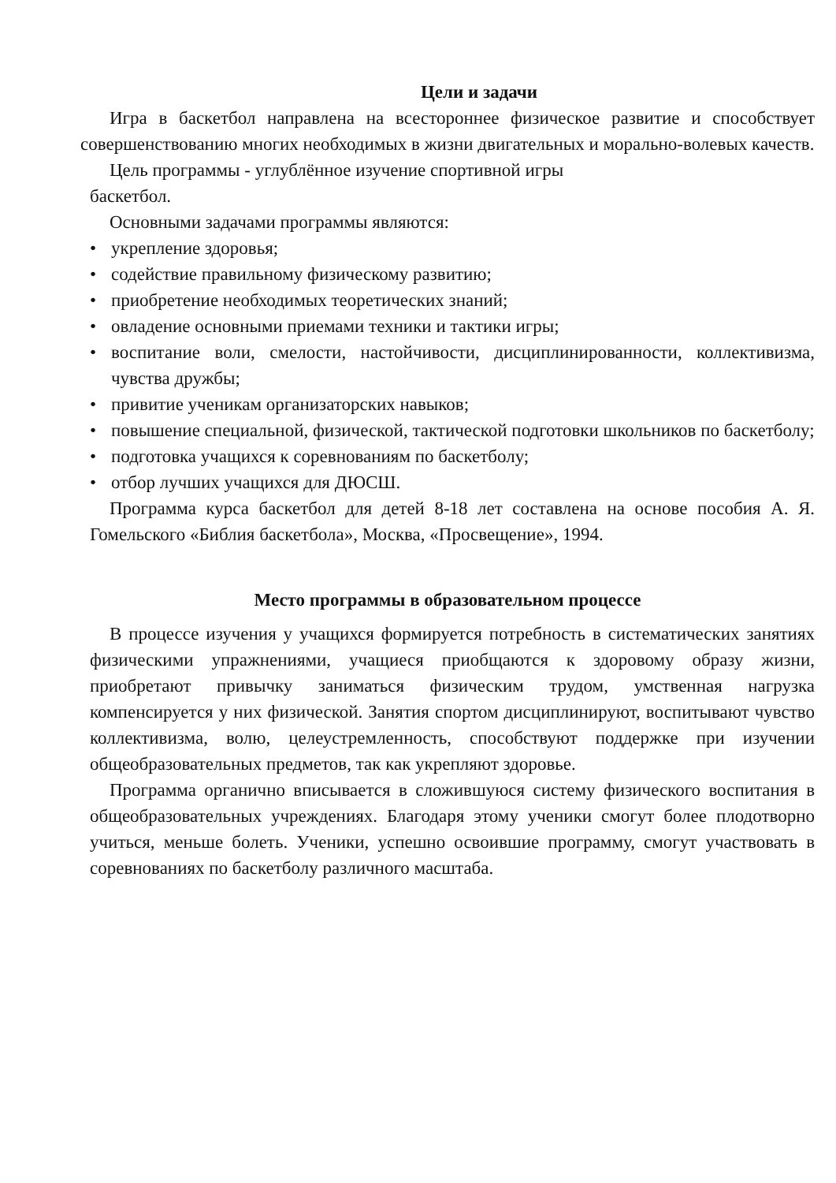Цели и задачи
Игра в баскетбол направлена на всестороннее физическое развитие и способствует совершенствованию многих необходимых в жизни двигательных и морально-волевых качеств.
Цель программы - углублённое изучение спортивной игры
баскетбол.
Основными задачами программы являются:
• укрепление здоровья;
• содействие правильному физическому развитию;
• приобретение необходимых теоретических знаний;
• овладение основными приемами техники и тактики игры;
• воспитание воли, смелости, настойчивости, дисциплинированности, коллективизма, чувства дружбы;
• привитие ученикам организаторских навыков;
• повышение специальной, физической, тактической подготовки школьников по баскетболу;
• подготовка учащихся к соревнованиям по баскетболу;
• отбор лучших учащихся для ДЮСШ.
Программа курса баскетбол для детей 8-18 лет составлена на основе пособия А. Я. Гомельского «Библия баскетбола», Москва, «Просвещение», 1994.
Место программы в образовательном процессе
В процессе изучения у учащихся формируется потребность в систематических занятиях физическими упражнениями, учащиеся приобщаются к здоровому образу жизни, приобретают привычку заниматься физическим трудом, умственная нагрузка компенсируется у них физической. Занятия спортом дисциплинируют, воспитывают чувство коллективизма, волю, целеустремленность, способствуют поддержке при изучении общеобразовательных предметов, так как укрепляют здоровье.
Программа органично вписывается в сложившуюся систему физического воспитания в общеобразовательных учреждениях. Благодаря этому ученики смогут более плодотворно учиться, меньше болеть. Ученики, успешно освоившие программу, смогут участвовать в соревнованиях по баскетболу различного масштаба.